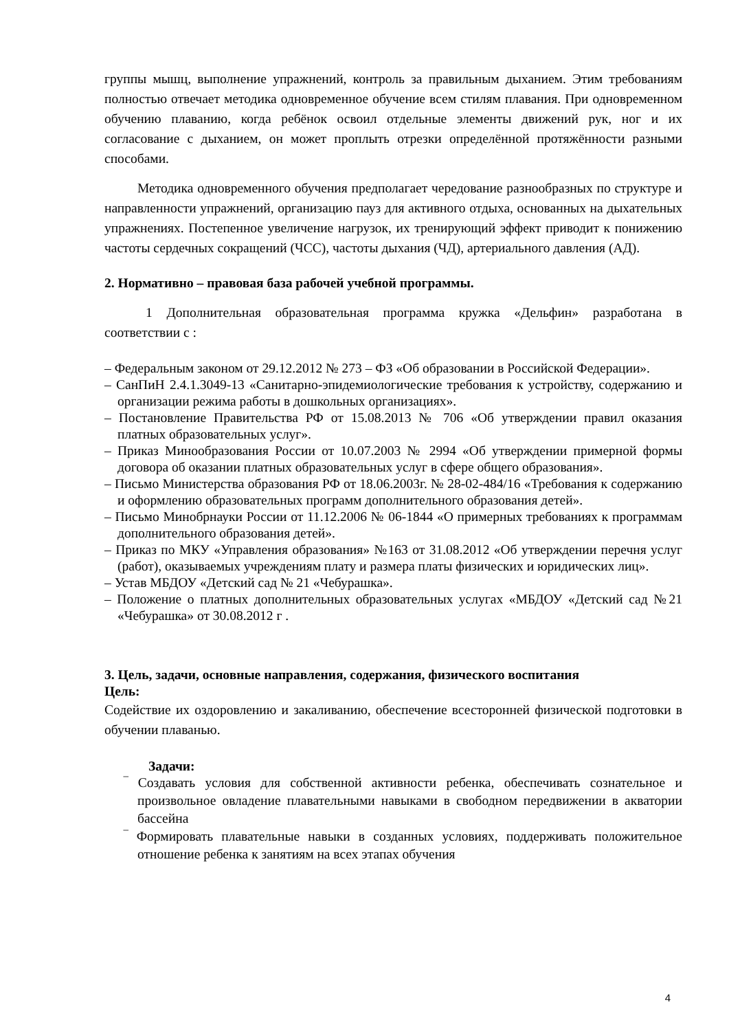группы мышц, выполнение упражнений, контроль за правильным дыханием. Этим требованиям полностью отвечает методика одновременное обучение всем стилям плавания. При одновременном обучению плаванию, когда ребёнок освоил отдельные элементы движений рук, ног и их согласование с дыханием, он может проплыть отрезки определённой протяжённости разными способами.
Методика одновременного обучения предполагает чередование разнообразных по структуре и направленности упражнений, организацию пауз для активного отдыха, основанных на дыхательных упражнениях. Постепенное увеличение нагрузок, их тренирующий эффект приводит к понижению частоты сердечных сокращений (ЧСС), частоты дыхания (ЧД), артериального давления (АД).
2. Нормативно – правовая база рабочей учебной программы.
1 Дополнительная образовательная программа кружка «Дельфин» разработана в соответствии с :
– Федеральным законом от 29.12.2012 № 273 – ФЗ «Об образовании в Российской Федерации».
– СанПиН 2.4.1.3049-13 «Санитарно-эпидемиологические требования к устройству, содержанию и организации режима работы в дошкольных организациях».
– Постановление Правительства РФ от 15.08.2013 № 706 «Об утверждении правил оказания платных образовательных услуг».
– Приказ Минообразования России от 10.07.2003 № 2994 «Об утверждении примерной формы договора об оказании платных образовательных услуг в сфере общего образования».
– Письмо Министерства образования РФ от 18.06.2003г. № 28-02-484/16 «Требования к содержанию и оформлению образовательных программ дополнительного образования детей».
– Письмо Минобрнауки России от 11.12.2006 № 06-1844 «О примерных требованиях к программам дополнительного образования детей».
– Приказ по МКУ «Управления образования» №163 от 31.08.2012 «Об утверждении перечня услуг (работ), оказываемых учреждениям плату и размера платы физических и юридических лиц».
– Устав МБДОУ «Детский сад № 21 «Чебурашка».
– Положение о платных дополнительных образовательных услугах «МБДОУ «Детский сад №21 «Чебурашка» от 30.08.2012 г .
3. Цель, задачи, основные направления, содержания, физического воспитания
Цель:
Содействие их оздоровлению и закаливанию, обеспечение всесторонней физической подготовки в обучении плаванью.
Задачи:
‾ Создавать условия для собственной активности ребенка, обеспечивать сознательное и произвольное овладение плавательными навыками в свободном передвижении в акватории бассейна
‾ Формировать плавательные навыки в созданных условиях, поддерживать положительное отношение ребенка к занятиям на всех этапах обучения
4